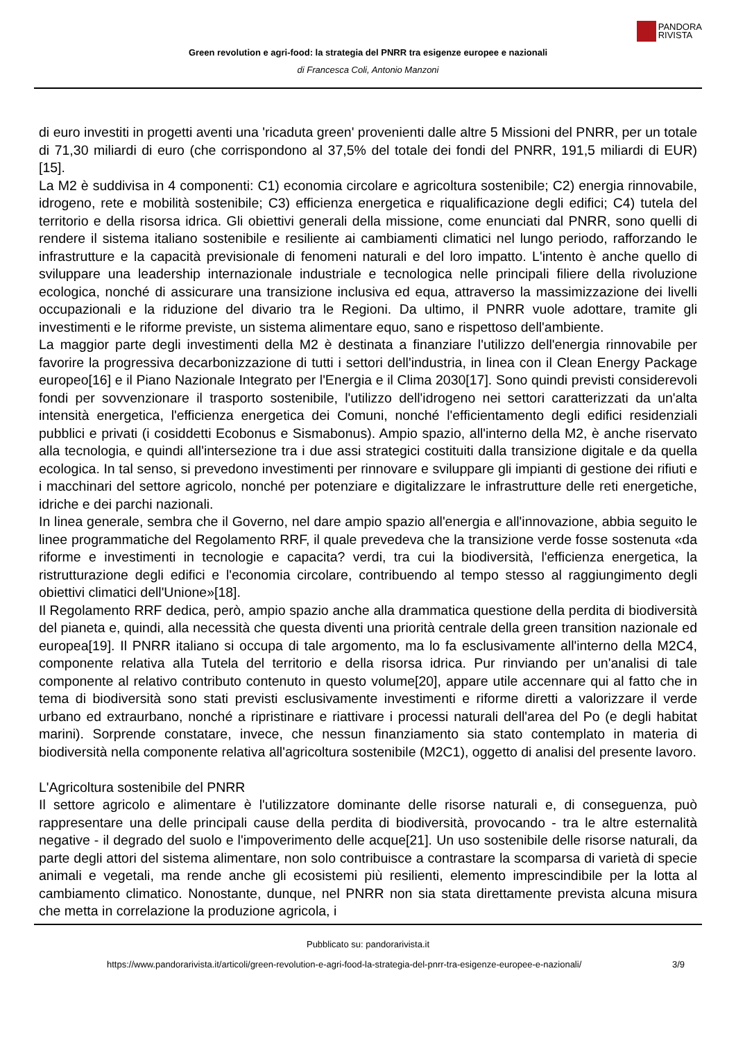PANDORA
RIVISTA
Green revolution e agri-food: la strategia del PNRR tra esigenze europee e nazionali
di Francesca Coli, Antonio Manzoni
di euro investiti in progetti aventi una 'ricaduta green' provenienti dalle altre 5 Missioni del PNRR, per un totale di 71,30 miliardi di euro (che corrispondono al 37,5% del totale dei fondi del PNRR, 191,5 miliardi di EUR)[15].
La M2 è suddivisa in 4 componenti: C1) economia circolare e agricoltura sostenibile; C2) energia rinnovabile, idrogeno, rete e mobilità sostenibile; C3) efficienza energetica e riqualificazione degli edifici; C4) tutela del territorio e della risorsa idrica. Gli obiettivi generali della missione, come enunciati dal PNRR, sono quelli di rendere il sistema italiano sostenibile e resiliente ai cambiamenti climatici nel lungo periodo, rafforzando le infrastrutture e la capacità previsionale di fenomeni naturali e del loro impatto. L'intento è anche quello di sviluppare una leadership internazionale industriale e tecnologica nelle principali filiere della rivoluzione ecologica, nonché di assicurare una transizione inclusiva ed equa, attraverso la massimizzazione dei livelli occupazionali e la riduzione del divario tra le Regioni. Da ultimo, il PNRR vuole adottare, tramite gli investimenti e le riforme previste, un sistema alimentare equo, sano e rispettoso dell'ambiente.
La maggior parte degli investimenti della M2 è destinata a finanziare l'utilizzo dell'energia rinnovabile per favorire la progressiva decarbonizzazione di tutti i settori dell'industria, in linea con il Clean Energy Package europeo[16] e il Piano Nazionale Integrato per l'Energia e il Clima 2030[17]. Sono quindi previsti considerevoli fondi per sovvenzionare il trasporto sostenibile, l'utilizzo dell'idrogeno nei settori caratterizzati da un'alta intensità energetica, l'efficienza energetica dei Comuni, nonché l'efficientamento degli edifici residenziali pubblici e privati (i cosiddetti Ecobonus e Sismabonus). Ampio spazio, all'interno della M2, è anche riservato alla tecnologia, e quindi all'intersezione tra i due assi strategici costituiti dalla transizione digitale e da quella ecologica. In tal senso, si prevedono investimenti per rinnovare e sviluppare gli impianti di gestione dei rifiuti e i macchinari del settore agricolo, nonché per potenziare e digitalizzare le infrastrutture delle reti energetiche, idriche e dei parchi nazionali.
In linea generale, sembra che il Governo, nel dare ampio spazio all'energia e all'innovazione, abbia seguito le linee programmatiche del Regolamento RRF, il quale prevedeva che la transizione verde fosse sostenuta «da riforme e investimenti in tecnologie e capacita? verdi, tra cui la biodiversità, l'efficienza energetica, la ristrutturazione degli edifici e l'economia circolare, contribuendo al tempo stesso al raggiungimento degli obiettivi climatici dell'Unione»[18].
Il Regolamento RRF dedica, però, ampio spazio anche alla drammatica questione della perdita di biodiversità del pianeta e, quindi, alla necessità che questa diventi una priorità centrale della green transition nazionale ed europea[19]. Il PNRR italiano si occupa di tale argomento, ma lo fa esclusivamente all'interno della M2C4, componente relativa alla Tutela del territorio e della risorsa idrica. Pur rinviando per un'analisi di tale componente al relativo contributo contenuto in questo volume[20], appare utile accennare qui al fatto che in tema di biodiversità sono stati previsti esclusivamente investimenti e riforme diretti a valorizzare il verde urbano ed extraurbano, nonché a ripristinare e riattivare i processi naturali dell'area del Po (e degli habitat marini). Sorprende constatare, invece, che nessun finanziamento sia stato contemplato in materia di biodiversità nella componente relativa all'agricoltura sostenibile (M2C1), oggetto di analisi del presente lavoro.
L'Agricoltura sostenibile del PNRR
Il settore agricolo e alimentare è l'utilizzatore dominante delle risorse naturali e, di conseguenza, può rappresentare una delle principali cause della perdita di biodiversità, provocando - tra le altre esternalità negative - il degrado del suolo e l'impoverimento delle acque[21]. Un uso sostenibile delle risorse naturali, da parte degli attori del sistema alimentare, non solo contribuisce a contrastare la scomparsa di varietà di specie animali e vegetali, ma rende anche gli ecosistemi più resilienti, elemento imprescindibile per la lotta al cambiamento climatico. Nonostante, dunque, nel PNRR non sia stata direttamente prevista alcuna misura che metta in correlazione la produzione agricola, i
Pubblicato su: pandorarivista.it
https://www.pandorarivista.it/articoli/green-revolution-e-agri-food-la-strategia-del-pnrr-tra-esigenze-europee-e-nazionali/ 3/9